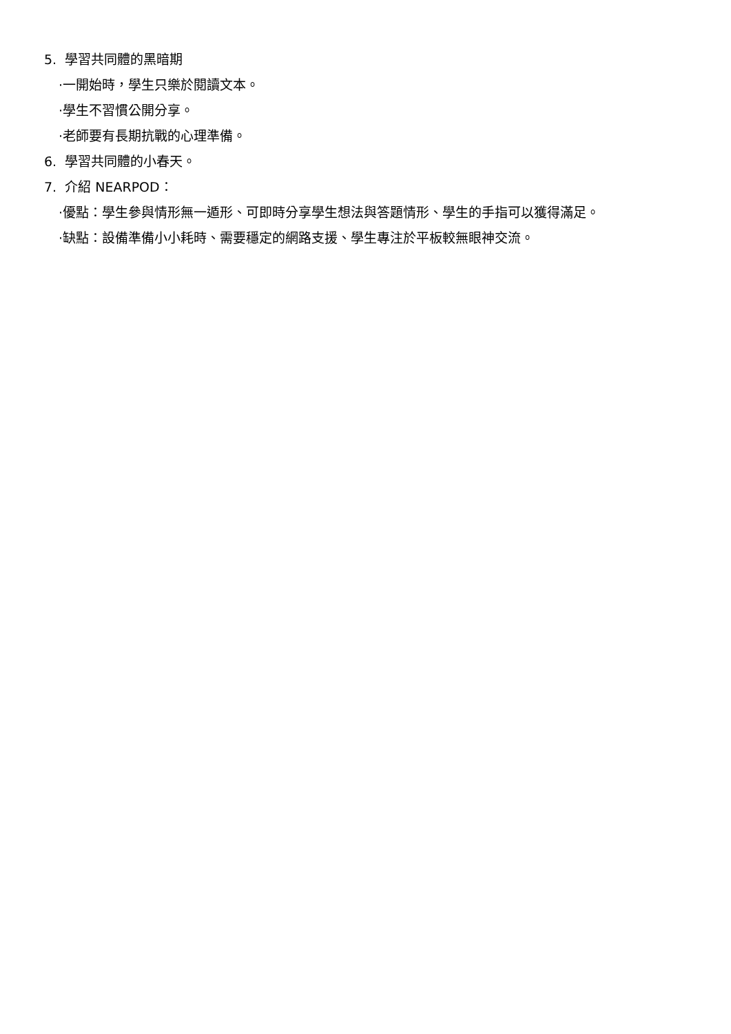5. 學習共同體的黑暗期
·一開始時，學生只樂於閱讀文本。
·學生不習慣公開分享。
·老師要有長期抗戰的心理準備。
6. 學習共同體的小春天。
7. 介紹 NEARPOD：
·優點：學生參與情形無一遁形、可即時分享學生想法與答題情形、學生的手指可以獲得滿足。
·缺點：設備準備小小耗時、需要穩定的網路支援、學生專注於平板較無眼神交流。